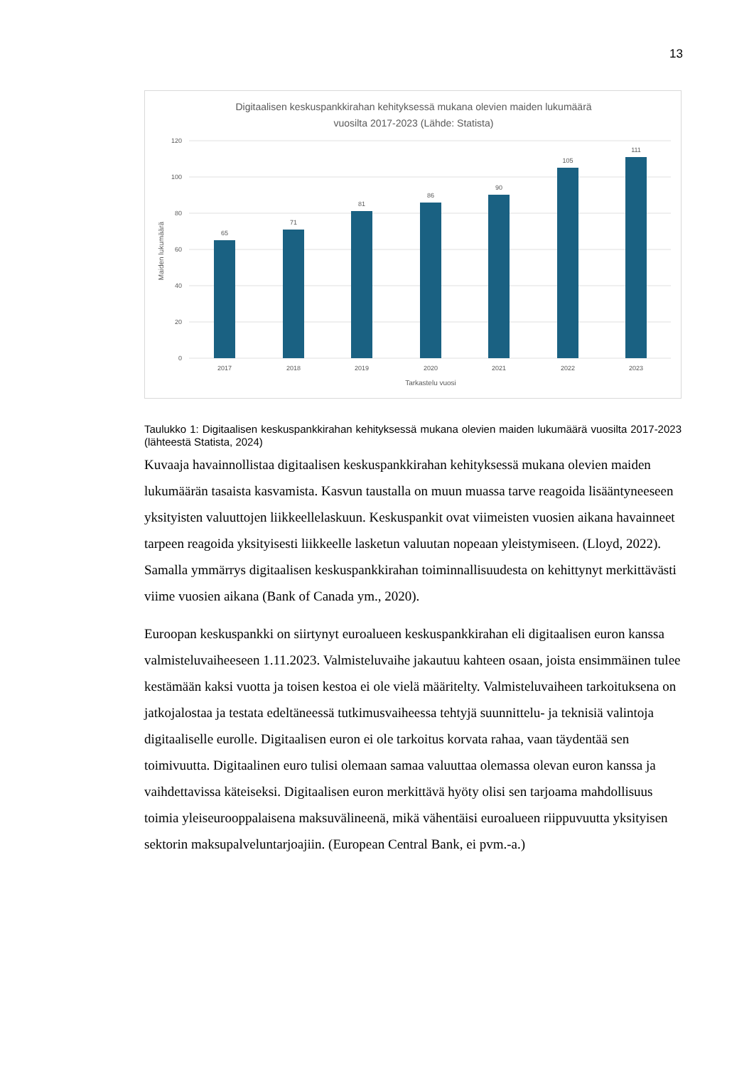13
Digitaalisen keskuspankkirahan kehityksessä mukana olevien maiden lukumäärä
vuosilta 2017-2023 (Lähde: Statista)
120
100
80
60
40
20
0
Maiden lukumäärä
65
71
81
86
90
105
111
2017
2018
2019
2020
2021
2022
2023
Tarkastelu vuosi
Taulukko 1: Digitaalisen keskuspankkirahan kehityksessä mukana olevien maiden lukumäärä vuosilta 2017-2023 (lähteestä Statista, 2024)
Kuvaaja havainnollistaa digitaalisen keskuspankkirahan kehityksessä mukana olevien maiden lukumäärän tasaista kasvamista. Kasvun taustalla on muun muassa tarve reagoida lisääntyneeseen yksityisten valuuttojen liikkeellelaskuun. Keskuspankit ovat viimeisten vuosien aikana havainneet tarpeen reagoida yksityisesti liikkeelle lasketun valuutan nopeaan yleistymiseen. (Lloyd, 2022). Samalla ymmärrys digitaalisen keskuspankkirahan toiminnallisuudesta on kehittynyt merkittävästi viime vuosien aikana (Bank of Canada ym., 2020).
Euroopan keskuspankki on siirtynyt euroalueen keskuspankkirahan eli digitaalisen euron kanssa valmisteluvaiheeseen 1.11.2023. Valmisteluvaihe jakautuu kahteen osaan, joista ensimmäinen tulee kestämään kaksi vuotta ja toisen kestoa ei ole vielä määritelty. Valmisteluvaiheen tarkoituksena on jatkojalostaa ja testata edeltäneessä tutkimusvaiheessa tehtyjä suunnittelu- ja teknisiä valintoja digitaaliselle eurolle. Digitaalisen euron ei ole tarkoitus korvata rahaa, vaan täydentää sen toimivuutta. Digitaalinen euro tulisi olemaan samaa valuuttaa olemassa olevan euron kanssa ja vaihdettavissa käteiseksi. Digitaalisen euron merkittävä hyöty olisi sen tarjoama mahdollisuus toimia yleiseurooppalaisena maksuvälineenä, mikä vähentäisi euroalueen riippuvuutta yksityisen sektorin maksupalveluntarjoajiin. (European Central Bank, ei pvm.-a.)